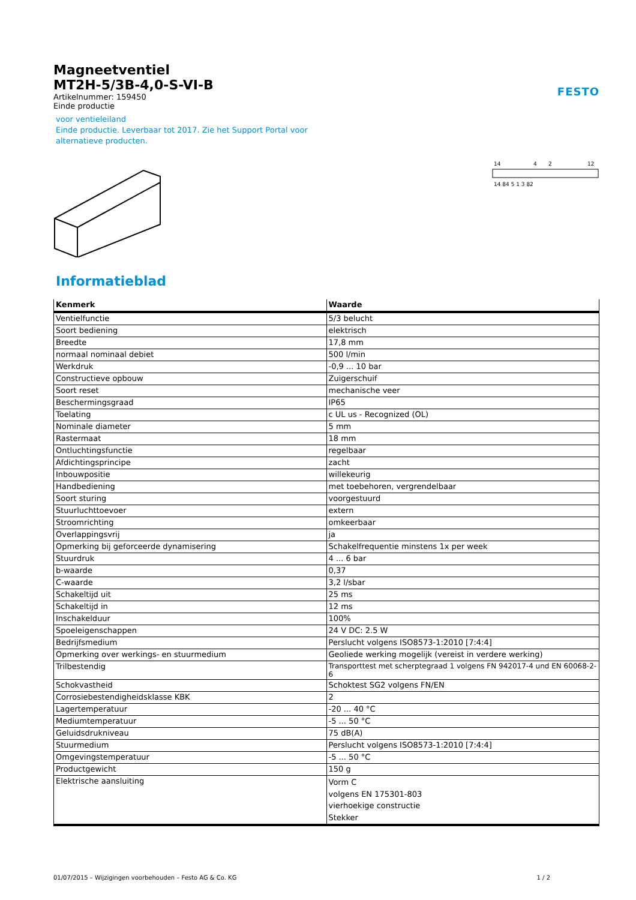Magneetventiel
MT2H-5/3B-4,0-S-VI-B
FESTO
Artikelnummer: 159450
Einde productie
voor ventieleiland
Einde productie. Leverbaar tot 2017. Zie het Support Portal voor
alternatieve producten.
14
4
2
12
14 84 5 1 3 82
Informatieblad
| Kenmerk | Waarde |
| --- | --- |
| Ventielfunctie | 5/3 belucht |
| Soort bediening | elektrisch |
| Breedte | 17,8 mm |
| normaal nominaal debiet | 500 l/min |
| Werkdruk | -0,9 ... 10 bar |
| Constructieve opbouw | Zuigerschuif |
| Soort reset | mechanische veer |
| Beschermingsgraad | IP65 |
| Toelating | c UL us - Recognized (OL) |
| Nominale diameter | 5 mm |
| Rastermaat | 18 mm |
| Ontluchtingsfunctie | regelbaar |
| Afdichtingsprincipe | zacht |
| Inbouwpositie | willekeurig |
| Handbediening | met toebehoren, vergrendelbaar |
| Soort sturing | voorgestuurd |
| Stuurluchttoevoer | extern |
| Stroomrichting | omkeerbaar |
| Overlappingsvrij | ja |
| Opmerking bij geforceerde dynamisering | Schakelfrequentie minstens 1x per week |
| Stuurdruk | 4 ... 6 bar |
| b-waarde | 0,37 |
| C-waarde | 3,2 l/sbar |
| Schakeltijd uit | 25 ms |
| Schakeltijd in | 12 ms |
| Inschakelduur | 100% |
| Spoeleigenschappen | 24 V DC: 2.5 W |
| Bedrijfsmedium | Perslucht volgens ISO8573-1:2010 [7:4:4] |
| Opmerking over werkings- en stuurmedium | Geoliede werking mogelijk (vereist in verdere werking) |
| Trilbestendig | Transporttest met scherptegraad 1 volgens FN 942017-4 und EN 60068-2-6 |
| Schokvastheid | Schoktest SG2 volgens FN/EN |
| Corrosiebestendigheidsklasse KBK | 2 |
| Lagertemperatuur | -20 ... 40 °C |
| Mediumtemperatuur | -5 ... 50 °C |
| Geluidsdrukniveau | 75 dB(A) |
| Stuurmedium | Perslucht volgens ISO8573-1:2010 [7:4:4] |
| Omgevingstemperatuur | -5 ... 50 °C |
| Productgewicht | 150 g |
| Elektrische aansluiting | Vorm C volgens EN 175301-803 vierhoekige constructie Stekker |
01/07/2015 – Wijzigingen voorbehouden – Festo AG & Co. KG 1 / 2